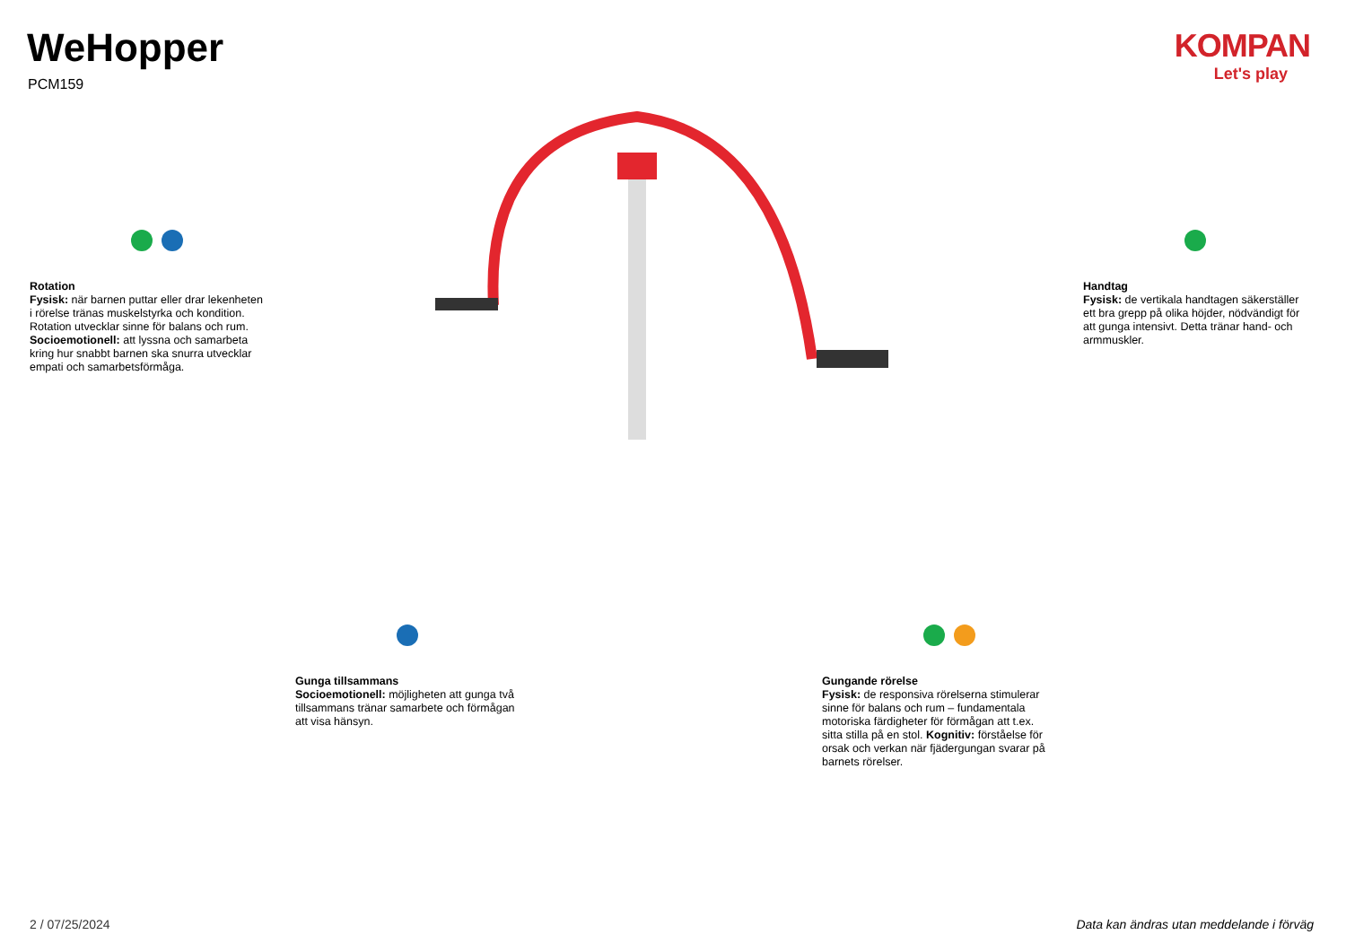WeHopper
PCM159
KOMPAN
Let's play
Rotation
Fysisk: när barnen puttar eller drar lekenheten i rörelse tränas muskelstyrka och kondition. Rotation utvecklar sinne för balans och rum. Socioemotionell: att lyssna och samarbeta kring hur snabbt barnen ska snurra utvecklar empati och samarbetsförmåga.
Handtag
Fysisk: de vertikala handtagen säkerställer ett bra grepp på olika höjder, nödvändigt för att gunga intensivt. Detta tränar hand- och armmuskler.
Gunga tillsammans
Socioemotionell: möjligheten att gunga två tillsammans tränar samarbete och förmågan att visa hänsyn.
Gungande rörelse
Fysisk: de responsiva rörelserna stimulerar sinne för balans och rum – fundamentala motoriska färdigheter för förmågan att t.ex. sitta stilla på en stol. Kognitiv: förståelse för orsak och verkan när fjädergungan svarar på barnets rörelser.
2 / 07/25/2024
Data kan ändras utan meddelande i förväg